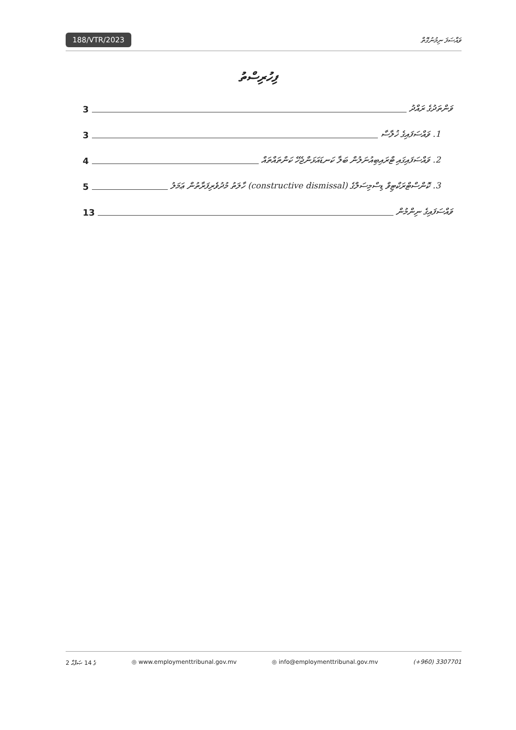188/VTR/2023 ވައްސަފަ ނިމުނުގޮތް
ފިހުރިސްތު
ވަންތަދުގެ ރައްދު 3
1. ވައްސަފައިގެ ޚުލާސާ 3
2. ވައްސަފައިގައި ޓްރައިބިއުނަލުން ބަލާ ކަނޑައަޅަންޖެހޭ ކަންތައްތައް 4
3. ކޮންސްޓްރަކްޓިވް ޑިސްމިސަލްގެ (constructive dismissal) ހާލަތު މުދުވެރިފަރާތުން ޢަމަލު 5
ވައްސަފައިގެ ނިންމުން 13
2 ގެ 14 ޞަފްޙާ ◎ www.employmenttribunal.gov.mv ◎ info@employmenttribunal.gov.mv (+960) 3307701